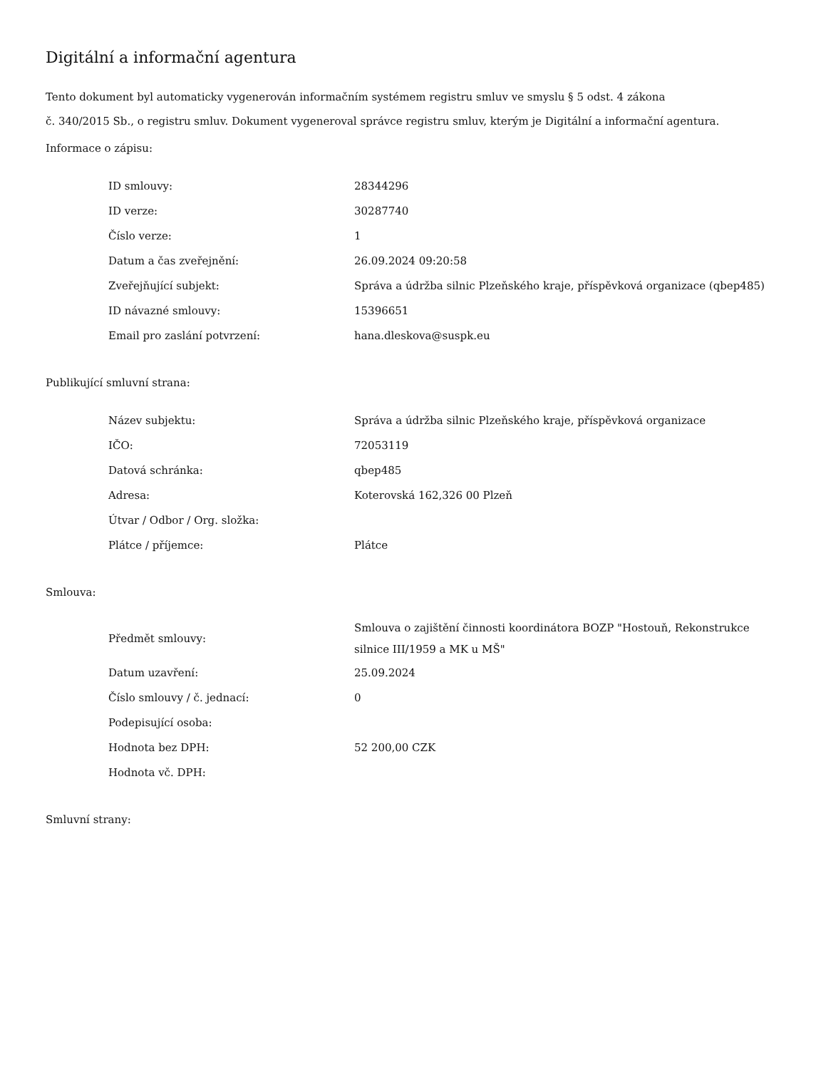Digitální a informační agentura
Tento dokument byl automaticky vygenerován informačním systémem registru smluv ve smyslu § 5 odst. 4 zákona
č. 340/2015 Sb., o registru smluv. Dokument vygeneroval správce registru smluv, kterým je Digitální a informační agentura.
Informace o zápisu:
| ID smlouvy: | 28344296 |
| ID verze: | 30287740 |
| Číslo verze: | 1 |
| Datum a čas zveřejnění: | 26.09.2024 09:20:58 |
| Zveřejňující subjekt: | Správa a údržba silnic Plzeňského kraje, příspěvková organizace (qbep485) |
| ID návazné smlouvy: | 15396651 |
| Email pro zaslání potvrzení: | hana.dleskova@suspk.eu |
Publikující smluvní strana:
| Název subjektu: | Správa a údržba silnic Plzeňského kraje, příspěvková organizace |
| IČO: | 72053119 |
| Datová schránka: | qbep485 |
| Adresa: | Koterovská 162,326 00 Plzeň |
| Útvar / Odbor / Org. složka: | |
| Plátce / příjemce: | Plátce |
Smlouva:
| Předmět smlouvy: | Smlouva o zajištění činnosti koordinátora BOZP "Hostouň, Rekonstrukce silnice III/1959 a MK u MŠ" |
| Datum uzavření: | 25.09.2024 |
| Číslo smlouvy / č. jednací: | 0 |
| Podepisující osoba: | |
| Hodnota bez DPH: | 52 200,00 CZK |
| Hodnota vč. DPH: | |
Smluvní strany: